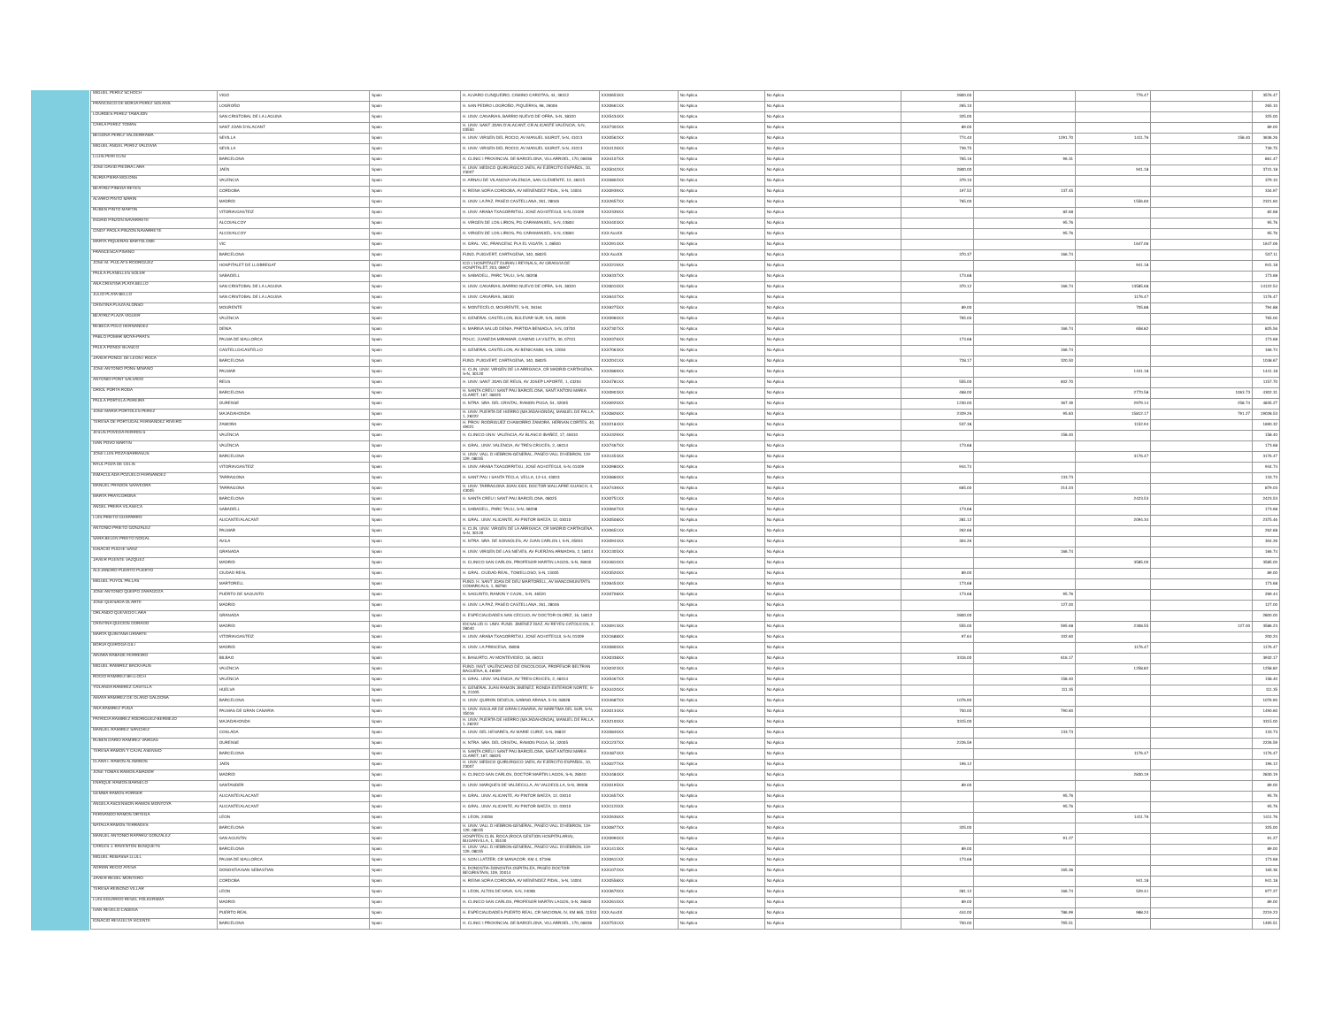| MIGUEL PEREZ SCHOCH | VIGO | Spain | H. ALVARO CUNQUEIRO, CAMINO CAROTAS, 44, 36312 | XXX0653XX | No Aplica | No Aplica | 2800.00 | | 776.47 | | 3576.47 |
| FRANCISCO DE BORJA PEREZ SOLANS | LOGROÑO | Spain | H. SAN PEDRO LOGROÑO, PIQUERAS, 98, 26006 | XXX0661XX | No Aplica | No Aplica | 265.10 | | | | 265.10 |
| LOURDES PEREZ TAMAJON | SAN CRISTOBAL DE LA LAGUNA | Spain | H. UNIV. CANARIAS, BARRIO NUEVO DE OFRA, S-N, 38320 | XXX5434XX | No Aplica | No Aplica | 325.00 | | | | 325.00 |
| CARLA PEREZ TOMAS | SANT JOAN D'ALACANT | Spain | H. UNIV. SANT JOAN D'ALACANT, CR ALICANTE VALENCIA, S-N, 03550 | XXX7302XX | No Aplica | No Aplica | 89.00 | | | | 89.00 |
| BEGOÑA PEREZ VALDERRAMA | SEVILLA | Spain | H. UNIV. VIRGEN DEL ROCIO, AV MANUEL SIUROT, S-N, 41013 | XXX0562XX | No Aplica | No Aplica | 774.40 | 1291.70 | 1411.76 | 158.40 | 3636.26 |
| MIGUEL ANGEL PEREZ VALDIVIA | SEVILLA | Spain | H. UNIV. VIRGEN DEL ROCIO, AV MANUEL SIUROT, S-N, 41013 | XXX4126XX | No Aplica | No Aplica | 739.75 | | | | 739.75 |
| LLUIS PERI CUSI | BARCELONA | Spain | H. CLINIC I PROVINCIAL DE BARCELONA, VILLARROEL, 170, 08036 | XXX4107XX | No Aplica | No Aplica | 765.16 | 96.31 | | | 861.47 |
| JOSE DAVID PIEDRA LARA | JAEN | Spain | H. UNIV. MEDICO QUIRURGICO JAEN, AV EJERCITO ESPAÑOL, 10, 23007 | XXX5042XX | No Aplica | No Aplica | 2800.00 | | 941.18 | | 3741.18 |
| NURIA PIERA MOLONS | VALENCIA | Spain | H. ARNAU DE VILANOVA VALENCIA, SAN CLEMENTE, 12, 46015 | XXX0802XX | No Aplica | No Aplica | 379.10 | | | | 379.10 |
| BEATRIZ PINEDA REYES | CORDOBA | Spain | H. REINA SOFIA CORDOBA, AV MENENDEZ PIDAL, S-N, 14004 | XXX0939XX | No Aplica | No Aplica | 197.52 | 137.45 | | | 334.97 |
| ALVARO PINTO MARIN | MADRID | Spain | H. UNIV. LA PAZ, PASEO CASTELLANA, 261, 28046 | XXX2657XX | No Aplica | No Aplica | 765.00 | | 1556.60 | | 2321.60 |
| RUBEN PINTO MARTIN | VITORIA/GASTEIZ | Spain | H. UNIV. ARABA TXAGORRITXU, JOSE ACHOTEGUI, S-N, 01009 | XXX2339XX | No Aplica | No Aplica | | 82.68 | | | 82.68 |
| INGRID PINZON NAVARRETE | ALCOI/ALCOY | Spain | H. VIRGEN DE LOS LIRIOS, PG CARAMANXEL, S-N, 03804 | XXX4403XX | No Aplica | No Aplica | | 95.76 | | | 95.76 |
| CINDY PAOLA PINZON NAVARRETE | ALCOI/ALCOY | Spain | H. VIRGEN DE LOS LIRIOS, PG CARAMANXEL, S-N, 03804 | XXX AxxXX | No Aplica | No Aplica | | 95.76 | | | 95.76 |
| MARTA PIQUERAS BARTOLOMÉ | VIC | Spain | H. GRAL. VIC, FRANCESC PLA EL VIGATA, 1, 08500 | XXX2914XX | No Aplica | No Aplica | | | 1647.06 | | 1647.06 |
| FRANCESCA PISANO | BARCELONA | Spain | FUND. PUIGVERT, CARTAGENA, 340, 08025 | XXX AxxXX | No Aplica | No Aplica | 370.37 | 166.74 | | | 537.11 |
| JOSE M. PUJLATS RODRIGUEZ | HOSPITALET DE LLOBREGAT | Spain | ICO L'HOSPITALET DURAN I REYNALS, AV GRANVIA DE HOSPITALET, 203, 08907 | XXX2219XX | No Aplica | No Aplica | | | 941.18 | | 941.18 |
| PAULA PLANELLES SOLER | SABADELL | Spain | H. SABADELL, PARC TAULI, S-N, 08208 | XXX6337XX | No Aplica | No Aplica | 173.68 | | | | 173.68 |
| ANA CRISTINA PLATA BELLO | SAN CRISTOBAL DE LA LAGUNA | Spain | H. UNIV. CANARIAS, BARRIO NUEVO DE OFRA, S-N, 38320 | XXX6010XX | No Aplica | No Aplica | 370.12 | 166.74 | 13585.68 | | 14122.54 |
| JULIO PLATA BELLO | SAN CRISTOBAL DE LA LAGUNA | Spain | H. UNIV. CANARIAS, 38320 | XXX6447XX | No Aplica | No Aplica | | | 1176.47 | | 1176.47 |
| CRISTINA PLAZA ALONSO | MOURENTE | Spain | H. MONTECELO, MOURENTE, S-N, 36164 | XXX6275XX | No Aplica | No Aplica | 89.00 | | 705.88 | | 794.88 |
| BEATRIZ PLAZA VIGUER | VALENCIA | Spain | H. GENERAL CASTELLON, BULEVAR SUR, S-N, 46026 | XXX0960XX | No Aplica | No Aplica | 765.00 | | | | 765.00 |
| REBECA POLO HERNANDEZ | DENIA | Spain | H. MARINA SALUD DENIA, PARTIDA BENIADLA, S-N, 03700 | XXX7307XX | No Aplica | No Aplica | | 166.74 | 658.82 | | 825.56 |
| PABLO POMAR MOYA-PRATS | PALMA DE MALLORCA | Spain | POLIC. JUANEDA MIRAMAR, CAMINO LA VILETA, 30, 07011 | XXX0376XX | No Aplica | No Aplica | 173.68 | | | | 173.68 |
| PAULA PONCE BLASCO | CASTELLO/CASTELLO | Spain | H. GENERAL CASTELLON, AV BENICASIM, S-N, 12004 | XXX7063XX | No Aplica | No Aplica | | 166.74 | | | 166.74 |
| JAVIER PONCE DE LEON I ROCA | BARCELONA | Spain | FUND. PUIGVERT, CARTAGENA, 340, 08025 | XXX2041XX | No Aplica | No Aplica | 728.17 | 320.50 | | | 1048.67 |
| JOSE ANTONIO PONS MIÑANO | PALMAR | Spain | H. CLIN. UNIV. VIRGEN DE LA ARRIXACA, CR MADRID CARTAGENA, S-N, 30120 | XXX2869XX | No Aplica | No Aplica | | | 1441.18 | | 1441.18 |
| ANTONIO PONT SALVADO | REUS | Spain | H. UNIV. SANT JOAN DE REUS, AV JOSEP LAPORTE, 1, 43204 | XXX4781XX | No Aplica | No Aplica | 555.00 | 602.70 | | | 1157.70 |
| ORIOL PORTA RODA | BARCELONA | Spain | H. SANTA CREU I SANT PAU BARCELONA, SANT ANTONI MARIA CLARET, 167, 08025 | XXX0903XX | No Aplica | No Aplica | 468.00 | | 2770.58 | 1063.73 | 4302.31 |
| PAULA PORTELA PEREIRA | OURENSE | Spain | H. NTRA. SRA. DEL CRISTAL, RAMON PUGA, 54, 32005 | XXX0920XX | No Aplica | No Aplica | 1230.00 | 367.39 | 2979.14 | 258.74 | 4835.27 |
| JOSE MARIA PORTOLES PEREZ | MAJADAHONDA | Spain | H. UNIV. PUERTA DE HIERRO (MAJADAHONDA), MANUEL DE FALLA, 1, 28222 | XXX0826XX | No Aplica | No Aplica | 2329.26 | 95.83 | 15812.17 | 791.27 | 19028.53 |
| TERESA DE PORTUGAL FERNANDEZ RIVERO | ZAMORA | Spain | H. PROV. RODRIGUEZ CHAMORRO ZAMORA, HERNAN CORTES, 40, 49021 | XXX2184XX | No Aplica | No Aplica | 537.38 | | 1152.94 | | 1690.32 |
| JESUS POVEDA FERRIOLS | VALENCIA | Spain | H. CLINICO UNIV. VALENCIA, AV BLASCO IBAÑEZ, 17, 46010 | XXX4329XX | No Aplica | No Aplica | | 158.40 | | | 158.40 |
| IVAN POVO MARTIN | VALENCIA | Spain | H. GRAL. UNIV. VALENCIA, AV TRES CRUCES, 2, 46014 | XXX7467XX | No Aplica | No Aplica | 173.68 | | | | 173.68 |
| JOSE LUIS POZA BARRASUS | BARCELONA | Spain | H. UNIV. VALL D HEBRON-GENERAL, PASEO VALL D'HEBRON, 119-129, 08035 | XXX1453XX | No Aplica | No Aplica | | | 3176.47 | | 3176.47 |
| RAUL POZA DE CELIS | VITORIA/GASTEIZ | Spain | H. UNIV. ARABA TXAGORRITXU, JOSE ACHOTEGUI, S-N, 01009 | XXX0980XX | No Aplica | No Aplica | 944.74 | | | | 944.74 |
| INMACULADA POZUELO FERNANDEZ | TARRAGONA | Spain | H. SANT PAU I SANTA TECLA, VELLA, 12-14, 43003 | XXX0860XX | No Aplica | No Aplica | | 133.73 | | | 133.73 |
| MANUEL PRADOS SAAVEDRA | TARRAGONA | Spain | H. UNIV. TARRAGONA JOAN XXIII, DOCTOR MALLAFRE GUASCH, 4, 43005 | XXX7439XX | No Aplica | No Aplica | 665.00 | 214.03 | | | 879.03 |
| MARTA PRATCORONA | BARCELONA | Spain | H. SANTA CREU I SANT PAU BARCELONA, 08025 | XXX0751XX | No Aplica | No Aplica | | | 2423.53 | | 2423.53 |
| ANGEL PRERA VILASECA | SABADELL | Spain | H. SABADELL, PARC TAULI, S-N, 08208 | XXX0607XX | No Aplica | No Aplica | 173.68 | | | | 173.68 |
| LUIS PRIETO CHAPARRO | ALICANTE/ALACANT | Spain | H. GRAL. UNIV. ALICANTE, AV PINTOR BAEZA, 12, 03010 | XXX0508XX | No Aplica | No Aplica | 281.12 | | 2094.34 | | 2375.46 |
| ANTONIO PRIETO GONZALEZ | PALMAR | Spain | H. CLIN. UNIV. VIRGEN DE LA ARRIXACA, CR MADRID CARTAGENA, S-N, 30120 | XXX0651XX | No Aplica | No Aplica | 262.68 | | | | 262.68 |
| SARA BELEN PRIETO NOGAL | AVILA | Spain | H. NTRA. SRA. DE SONSOLES, AV JUAN CARLOS I, S-N, 05004 | XXX0944XX | No Aplica | No Aplica | 304.26 | | | | 304.26 |
| IGNACIO PUCHE SANZ | GRANADA | Spain | H. UNIV. VIRGEN DE LAS NIEVES, AV FUERZAS ARMADAS, 2, 18014 | XXX1305XX | No Aplica | No Aplica | | 166.74 | | | 166.74 |
| JAVIER PUENTE VAZQUEZ | MADRID | Spain | H. CLINICO SAN CARLOS, PROFESOR MARTIN LAGOS, S-N, 28040 | XXX4810XX | No Aplica | No Aplica | | | 3585.00 | | 3585.00 |
| ALEJANDRO PUERTO PUERTO | CIUDAD REAL | Spain | H. GRAL. CIUDAD REAL, TOMELLOSO, S-N, 13005 | XXX3520XX | No Aplica | No Aplica | 89.00 | | | | 89.00 |
| MIGUEL PUYOL PALLAS | MARTORELL | Spain | FUND. H. SANT JOAN DE DEU MARTORELL, AV MANCOMUNITATS COMARCALS, 1, 08760 | XXX6454XX | No Aplica | No Aplica | 173.68 | | | | 173.68 |
| JOSE ANTONIO QUEIPO ZARAGOZA | PUERTO DE SAGUNTO | Spain | H. SAGUNTO, RAMON Y CAJAL, S-N, 46520 | XXX0708XX | No Aplica | No Aplica | 173.68 | 95.76 | | | 269.44 |
| JOSE QUESADA OLARTE | MADRID | Spain | H. UNIV. LA PAZ, PASEO CASTELLANA, 261, 28046 | | No Aplica | No Aplica | | 127.00 | | | 127.00 |
| ORLANDO QUEVEDO LARA | GRANADA | Spain | H. ESPECIALIDADES SAN CECILIO, AV DOCTOR OLORIZ, 16, 18012 | | No Aplica | No Aplica | 2800.00 | | | | 2800.00 |
| CRISTINA QUICIOS DORADO | MADRID | Spain | IDCSALUD H. UNIV. FUND. JIMENEZ DIAZ, AV REYES CATOLICOS, 2, 28040 | XXX0913XX | No Aplica | No Aplica | 555.00 | 595.68 | 2308.55 | 127.00 | 3586.23 |
| MARTA QUINTANA URIARTE | VITORIA/GASTEIZ | Spain | H. UNIV. ARABA TXAGORRITXU, JOSE ACHOTEGUI, S-N, 01009 | XXX1688XX | No Aplica | No Aplica | 97.64 | 102.60 | | | 200.24 |
| BORJA QUIROGA GILI | MADRID | Spain | H. UNIV. LA PRINCESA, 28006 | XXX0800XX | No Aplica | No Aplica | | | 1176.47 | | 1176.47 |
| AINARA RABADE FERREIRO | BILBAO | Spain | H. BASURTO, AV MONTEVIDEO, 18, 48013 | XXX0338XX | No Aplica | No Aplica | 3316.00 | 616.17 | | | 3932.17 |
| MIGUEL RAMIREZ BACKHAUS | VALENCIA | Spain | FUND. INST. VALENCIANO DE ONCOLOGIA, PROFESOR BELTRAN BAGUENA, 8, 46009 | XXX0323XX | No Aplica | No Aplica | | | 1258.82 | | 1258.82 |
| ROCIO RAMIREZ BELLOCH | VALENCIA | Spain | H. GRAL. UNIV. VALENCIA, AV TRES CRUCES, 2, 46014 | XXX5467XX | No Aplica | No Aplica | | 158.40 | | | 158.40 |
| YOLANDA RAMIREZ CASTILLA | HUELVA | Spain | H. GENERAL JUAN RAMON JIMENEZ, RONDA EXTERIOR NORTE, S-N, 21005 | XXX4420XX | No Aplica | No Aplica | | 111.35 | | | 111.35 |
| AMAYA RAMIREZ DE OLANO GALDONA | BARCELONA | Spain | H. UNIV. QUIRON DEXEUS, SABINO ARANA, 5-19, 08028 | XXX4687XX | No Aplica | No Aplica | 1076.90 | | | | 1076.90 |
| ANA RAMIREZ PUGA | PALMAS DE GRAN CANARIA | Spain | H. UNIV. INSULAR DE GRAN CANARIA, AV MARITIMA DEL SUR, S-N, 35016 | XXX0134XX | No Aplica | No Aplica | 700.00 | 790.60 | | | 1490.60 |
| PATRICIA RAMIREZ RODRIGUEZ-BERMEJO | MAJADAHONDA | Spain | H. UNIV. PUERTA DE HIERRO (MAJADAHONDA), MANUEL DE FALLA, 1, 28222 | XXX2100XX | No Aplica | No Aplica | 3315.00 | | | | 3315.00 |
| MANUEL RAMIREZ SANCHEZ | COSLADA | Spain | H. UNIV. DEL HENARES, AV MARIE CURIE, S-N, 28822 | XXX0840XX | No Aplica | No Aplica | | 133.73 | | | 133.73 |
| RUBEN DARIO RAMIREZ VARGAS | OURENSE | Spain | H. NTRA. SRA. DEL CRISTAL, RAMON PUGA, 54, 32005 | XXX1237XX | No Aplica | No Aplica | 2226.59 | | | | 2226.59 |
| TERESA RAMON Y CAJAL ASENSIO | BARCELONA | Spain | H. SANTA CREU I SANT PAU BARCELONA, SANT ANTONI MARIA CLARET, 167, 08025 | XXX4874XX | No Aplica | No Aplica | | | 1176.47 | | 1176.47 |
| CLARA I. RAMOS ALAMINOS | JAEN | Spain | H. UNIV. MEDICO QUIRURGICO JAEN, AV EJERCITO ESPAÑOL, 10, 23007 | XXX0277XX | No Aplica | No Aplica | 196.12 | | | | 196.12 |
| JOSE TOMAS RAMOS AMADOR | MADRID | Spain | H. CLINICO SAN CARLOS, DOCTOR MARTIN LAGOS, S-N, 28040 | XXX4484XX | No Aplica | No Aplica | | | 2830.19 | | 2830.19 |
| ENRIQUE RAMOS BARSELO | SANTANDER | Spain | H. UNIV. MARQUES DE VALDECILLA, AV VALDECILLA, S-N, 39008 | XXX0195XX | No Aplica | No Aplica | 89.00 | | | | 89.00 |
| GEMMA RAMOS FORNER | ALICANTE/ALACANT | Spain | H. GRAL. UNIV. ALICANTE, AV PINTOR BAEZA, 12, 03010 | XXX1657XX | No Aplica | No Aplica | | 95.76 | | | 95.76 |
| ANGELA ASCENSION RAMOS MONTOYA | ALICANTE/ALACANT | Spain | H. GRAL. UNIV. ALICANTE, AV PINTOR BAEZA, 12, 03010 | XXX1123XX | No Aplica | No Aplica | | 95.76 | | | 95.76 |
| FERNANDO RAMOS ORTEGA | LEON | Spain | H. LEON, 24008 | XXX2636XX | No Aplica | No Aplica | | | 1411.76 | | 1411.76 |
| NATALIA RAMOS TERRADES | BARCELONA | Spain | H. UNIV. VALL D HEBRON-GENERAL, PASEO VALL D'HEBRON, 119-129, 08035 | XXX0877XX | No Aplica | No Aplica | 325.00 | | | | 325.00 |
| MANUEL ANTONIO RAPARIZ GONZALEZ | SAN AGUSTIN | Spain | HOSPITEN CLIN. ROCA (ROCA GESTION HOSPITALARIA), BUGANVILLA, 1, 35100 | XXX0990XX | No Aplica | No Aplica | | 91.27 | | | 91.27 |
| CARLES J. RAVENTOS BUSQUETS | BARCELONA | Spain | H. UNIV. VALL D HEBRON-GENERAL, PASEO VALL D'HEBRON, 119-129, 08035 | XXX1413XX | No Aplica | No Aplica | 89.00 | | | | 89.00 |
| MIGUEL REBASSA LLULL | PALMA DE MALLORCA | Spain | H. SON LLATZER, CR MANACOR, KM 4, 07198 | XXX0611XX | No Aplica | No Aplica | 173.68 | | | | 173.68 |
| ADRIAN RECIO AYESA | DONOSTIA/SAN SEBASTIAN | Spain | H. DONOSTIA-DONOSTIA OSPITALEA, PASEO DOCTOR BEGIRISTAIN, 109, 20014 | XXX1072XX | No Aplica | No Aplica | | 165.36 | | | 165.36 |
| JAVIER REDEL MONTERO | CORDOBA | Spain | H. REINA SOFIA CORDOBA, AV MENENDEZ PIDAL, S-N, 14004 | XXX0558XX | No Aplica | No Aplica | | | 941.18 | | 941.18 |
| TERESA REINOSO VILLAR | LEON | Spain | H. LEON, ALTOS DE NAVA, S-N, 24008 | XXX3670XX | No Aplica | No Aplica | 281.12 | 166.74 | 529.41 | | 977.27 |
| LUIS EDUARDO RESEL FOLKERSMA | MADRID | Spain | H. CLINICO SAN CARLOS, PROFESOR MARTIN LAGOS, S-N, 28040 | XXX2610XX | No Aplica | No Aplica | 89.00 | | | | 89.00 |
| IVAN REVELO CADENA | PUERTO REAL | Spain | H. ESPECIALIDADES PUERTO REAL, CR NACIONAL IV, KM 665, 11510 | XXX AxxXX | No Aplica | No Aplica | 444.00 | 786.99 | 988.24 | | 2219.23 |
| IGNACIO REVUELTA VICENTE | BARCELONA | Spain | H. CLINIC I PROVINCIAL DE BARCELONA, VILLARROEL, 170, 08036 | XXX7531XX | No Aplica | No Aplica | 700.00 | 795.51 | | | 1495.51 |